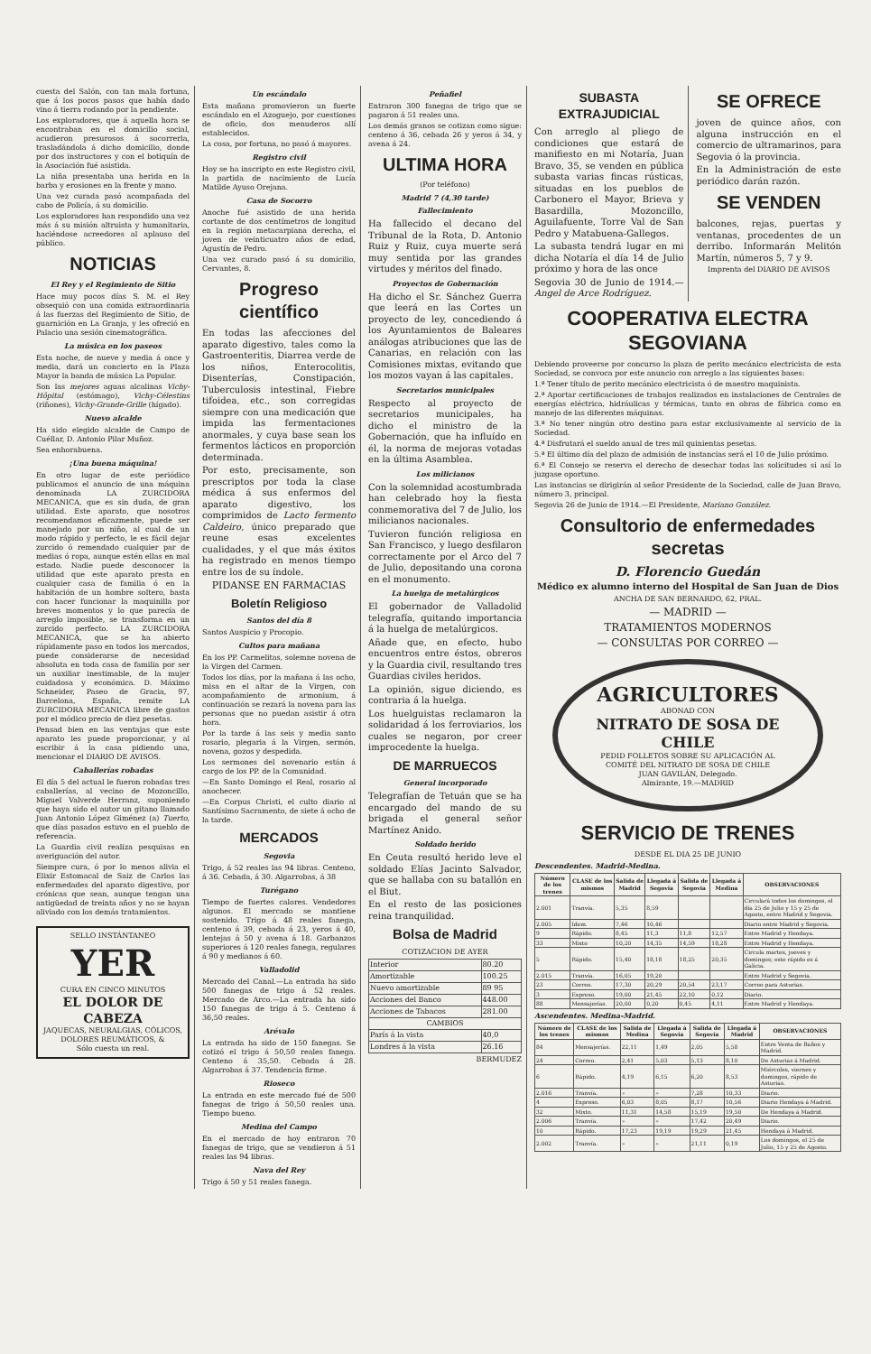cuesta del Salón, con tan mala fortuna, que á los pocos pasos que había dado vino á tierra rodando por la pendiente.
Los exploradores, que á aquella hora se encontraban en el domicilio social, acudieron presurosos á socorrerla, trasladándola á dicho domicilio, donde por dos instructores y con el botiquín de la Asociación fué asistida.
La niña presentaba una herida en la barba y erosiones en la frente y mano.
Una vez curada pasó acompañada del cabo de Policía, á su domicilio.
Los exploradores han respondido una vez más á su misión altruista y humanitaria, haciéndose acreedores al aplauso del público.
NOTICIAS
El Rey y el Regimiento de Sitio
Hace muy pocos días S. M. el Rey obsequió con una comida extraordinaria á las fuerzas del Regimiento de Sitio, de guarnición en La Granja, y les ofreció en Palacio una sesión cinematográfica.
La música en los paseos
Esta noche, de nueve y media á once y media, dará un concierto en la Plaza Mayor la banda de música La Popular.
Son las mejores aguas alcalinas Vichy-Hôpital (estómago), Vichy-Célestins (riñones), Vichy-Grande-Grille (hígado).
Nuevo alcalde
Ha sido elegido alcalde de Campo de Cuéllar, D. Antonio Pilar Muñoz.
Sea enhorabuena.
¡Una buena máquina!
En otro lugar de este periódico publicamos el anuncio de una máquina denominada LA ZURCIDORA MECANICA, que es sin duda, de gran utilidad. Este aparato, que nosotros recomendamos eficazmente, puede ser manejado por un niño, al cual de un modo rápido y perfecto, le es fácil dejar zurcido ó remendado cualquier par de medias ó ropa, aunque estén ellas en mal estado. Nadie puede desconocer la utilidad que este aparato presta en cualquier casa de familia ó en la habitación de un hombre soltero, basta con hacer funcionar la maquinilla por breves momentos y lo que parecía de arreglo imposible, se transforma en un zurcido perfecto. LA ZURCIDORA MECANICA, que se ha abierto rápidamente paso en todos los mercados, puede considerarse de necesidad absoluta en toda casa de familia por ser un auxiliar inestimable, de la mujer cuidadosa y económica. D. Máximo Schneider, Paseo de Gracia, 97, Barcelona, España, remite LA ZURCIDORA MECANICA libre de gastos por el módico precio de diez pesetas.
Pensad bien en las ventajas que este aparato les puede proporcionar, y al escribir á la casa pidiendo una, mencionar el DIARIO DE AVISOS.
Caballerías robadas
El día 5 del actual le fueron robadas tres caballerías, al vecino de Mozoncillo, Miguel Valverde Herranz, suponiendo que haya sido el autor un gitano llamado Juan Antonio López Giménez (a) Tuerto, que días pasados estuvo en el pueblo de referencia.
La Guardia civil realiza pesquisas en averiguación del autor.
Siempre cura, ó por lo menos alivia el Elixir Estomacal de Saiz de Carlos las enfermedades del aparato digestivo, por crónicas que sean, aunque tengan una antigüedad de treinta años y no se hayan aliviado con los demás tratamientos.
SELLO INSTÁNTANEO
YER
CURA EN CINCO MINUTOS
EL DOLOR DE CABEZA
JAQUECAS, NEURALGIAS, CÓLICOS, DOLORES REUMÁTICOS, &
Sólo cuesta un real.
Un escándalo
Esta mañana promovieron un fuerte escándalo en el Azoguejo, por cuestiones de oficio, dos menuderos allí establecidos.
La cosa, por fortuna, no pasó á mayores.
Registro civil
Hoy se ha inscripto en este Registro civil, la partida de nacimiento de Lucía Matilde Ayuso Orejana.
Casa de Socorro
Anoche fué asistido de una herida cortante de dos centímetros de longitud en la región metacarpiana derecha, el joven de veinticuatro años de edad, Agustín de Pedro.
Una vez curado pasó á su domicilio, Cervantes, 8.
Progreso científico
En todas las afecciones del aparato digestivo, tales como la Gastroenteritis, Diarrea verde de los niños, Enterocolitis, Disenterías, Constipación, Tuberculosis intestinal, Fiebre tifoidea, etc., son corregidas siempre con una medicación que impida las fermentaciones anormales, y cuya base sean los fermentos lácticos en proporción determinada.
Por esto, precisamente, son prescriptos por toda la clase médica á sus enfermos del aparato digestivo, los comprimidos de Lacto fermento Caldeiro, único preparado que reune esas excelentes cualidades, y el que más éxitos ha registrado en menos tiempo entre los de su índole.
PIDANSE EN FARMACIAS
Boletín Religioso
Santos del día 8
Santos Auspicio y Procopio.
Cultos para mañana
En los PP. Carmelitas, solemne novena de la Virgen del Carmen.
Todos los días, por la mañana á las ocho, misa en el altar de la Virgen, con acompañamiento de armonium, á continuación se rezará la novena para las personas que no puedan asistir á otra hora.
Por la tarde á las seis y media santo rosario, plegaria á la Virgen, sermón, novena, gozos y despedida.
Los sermones del novenario están á cargo de los PP. de la Comunidad.
—En Santo Domingo el Real, rosario al anochecer.
—En Corpus Christi, el culto diario al Santísimo Sacramento, de siete á ocho de la tarde.
MERCADOS
Segovia
Trigo, á 52 reales las 94 libras. Centeno, á 36. Cebada, á 30. Algarrobas, á 38
Turégano
Tiempo de fuertes calores. Vendedores algunos. El mercado se mantiene sostenido. Trigo á 48 reales fanega, centeno á 39, cebada á 23, yeros á 40, lentejas á 50 y avena á 18. Garbanzos superiores á 120 reales fanega, regulares á 90 y medianos á 60.
Valladolid
Mercado del Canal.—La entrada ha sido 500 fanegas de trigo á 52 reales. Mercado de Arco.—La entrada ha sido 150 fanegas de trigo á 5. Centeno á 36,50 reales.
Arévalo
La entrada ha sido de 150 fanegas. Se cotizó el trigo á 50,50 reales fanega. Centeno á 35,50. Cebada á 28. Algarrobas á 37. Tendencia firme.
Rioseco
La entrada en este mercado fué de 500 fanegas de trigo á 50,50 reales una. Tiempo bueno.
Medina del Campo
En el mercado de hoy entraron 70 fanegas de trigo, que se vendieron á 51 reales las 94 libras.
Nava del Rey
Trigo á 50 y 51 reales fanega.
Peñafiel
Entraron 300 fanegas de trigo que se pagaron á 51 reales una.
Los demás granos se cotizan como sigue: centeno á 36, cebada 26 y yeros á 34, y avena á 24.
ULTIMA HORA
(Por teléfono)
Madrid 7 (4,30 tarde)
Fallecimiento
Ha fallecido el decano del Tribunal de la Rota, D. Antonio Ruiz y Ruiz, cuya muerte será muy sentida por las grandes virtudes y méritos del finado.
Proyectos de Gobernación
Ha dicho el Sr. Sánchez Guerra que leerá en las Cortes un proyecto de ley, concediendo á los Ayuntamientos de Baleares análogas atribuciones que las de Canarias, en relación con las Comisiones mixtas, evitando que los mozos vayan á las capitales.
Secretarios municipales
Respecto al proyecto de secretarios municipales, ha dicho el ministro de la Gobernación, que ha influído en él, la norma de mejoras votadas en la última Asamblea.
Los milicianos
Con la solemnidad acostumbrada han celebrado hoy la fiesta conmemorativa del 7 de Julio, los milicianos nacionales.
Tuvieron función religiosa en San Francisco, y luego desfilaron correctamente por el Arco del 7 de Julio, depositando una corona en el monumento.
La huelga de metalúrgicos
El gobernador de Valladolid telegrafía, quitando importancia á la huelga de metalúrgicos.
Añade que, en efecto, hubo encuentros entre éstos, obreros y la Guardia civil, resultando tres Guardias civiles heridos.
La opinión, sigue diciendo, es contraria á la huelga.
Los huelguistas reclamaron la solidaridad á los ferroviarios, los cuales se negaron, por creer improcedente la huelga.
DE MARRUECOS
General incorporado
Telegrafían de Tetuán que se ha encargado del mando de su brigada el general señor Martínez Anido.
Soldado herido
En Ceuta resultó herido leve el soldado Elías Jacinto Salvador, que se hallaba con su batallón en el Biut.
En el resto de las posiciones reina tranquilidad.
Bolsa de Madrid
COTIZACION DE AYER
| Interior | 80.20 |
| Amortizable | 100.25 |
| Nuevo amortizable | 89 95 |
| Acciones del Banco | 448.00 |
| Acciones de Tabacos | 281.00 |
| CAMBIOS | |
| París á la vista | 40,0 |
| Londres á la vista | 26.16 |
BERMUDEZ
SUBASTA EXTRAJUDICIAL
Con arreglo al pliego de condiciones que estará de manifiesto en mi Notaría, Juan Bravo, 35, se venden en pública subasta varias fincas rústicas, situadas en los pueblos de Carbonero el Mayor, Brieva y Basardilla, Mozoncillo, Aguilafuente, Torre Val de San Pedro y Matabuena-Gallegos.
La subasta tendrá lugar en mi dicha Notaría el día 14 de Julio próximo y hora de las once
Segovia 30 de Junio de 1914.—Angel de Arce Rodríguez.
SE OFRECE
joven de quince años, con alguna instrucción en el comercio de ultramarinos, para Segovia ó la provincia.
En la Administración de este periódico darán razón.
SE VENDEN
balcones, rejas, puertas y ventanas, procedentes de un derribo. Informarán Melitón Martín, números 5, 7 y 9.
Imprenta del DIARIO DE AVISOS
COOPERATIVA ELECTRA SEGOVIANA
Debiendo proveerse por concurso la plaza de perito mecánico electricista de esta Sociedad, se convoca por este anuncio con arreglo a las siguientes bases:
1.ª Tener título de perito mecánico electricista ó de maestro maquinista.
2.ª Aportar certificaciones de trabajos realizados en instalaciones de Centrales de energías eléctrica, hidráulicas y térmicas, tanto en obras de fábrica como en manejo de las diferentes máquinas.
3.ª No tener ningún otro destino para estar exclusivamente al servicio de la Sociedad.
4.ª Disfrutará el sueldo anual de tres mil quinientas pesetas.
5.ª El último día del plazo de admisión de instancias será el 10 de Julio próximo.
6.ª El Consejo se reserva el derecho de desechar todas las solicitudes si así lo juzgase oportuno.
Las instancias se dirigirán al señor Presidente de la Sociedad, calle de Juan Bravo, número 3, principal.
Segovia 26 de Junio de 1914.—El Presidente, Mariano González.
Consultorio de enfermedades secretas
D. Florencio Guedán
Médico ex alumno interno del Hospital de San Juan de Dios
ANCHA DE SAN BERNARDO, 62, PRAL.
— MADRID —
TRATAMIENTOS MODERNOS
— CONSULTAS POR CORREO —
AGRICULTORES
ABONAD CON
NITRATO DE SOSA DE CHILE
PEDID FOLLETOS SOBRE SU APLICACIÓN AL
COMITÉ DEL NITRATO DE SOSA DE CHILE
JUAN GAVILÁN, Delegado.
Almirante, 19.—MADRID
SERVICIO DE TRENES
DESDE EL DIA 25 DE JUNIO
Descendentes. Madrid-Medina.
| Número de los trenes | CLASE de los mismos | Salida de Madrid | Llegada á Segovia | Salida de Segovia | Llegada á Medina | OBSERVACIONES |
| --- | --- | --- | --- | --- | --- | --- |
| 2.001 | Tranvía. | 5,35 | 8,59 | | | Circulará todos los domingos, el día 25 de Julio y 15 y 25 de Agosto, entre Madrid y Segovia. |
| 2.005 | Idem. | 7,46 | 10,46 | | | Diario entre Madrid y Segovia. |
| 9 | Rápido. | 8,45 | 11,3 | 11,8 | 12,57 | Entre Madrid y Hendaya. |
| 33 | Mixto | 10,20 | 14,35 | 14,59 | 18,28 | Entre Madrid y Hendaya. |
| 5 | Rápido. | 15,40 | 18,18 | 18,25 | 20,35 | Circula martes, jueves y domingos; este rápido es á Galicia. |
| 2.015 | Tranvía. | 16,05 | 19,20 | | | Entre Madrid y Segovia. |
| 23 | Correo. | 17,30 | 20,29 | 20,54 | 23,17 | Correo para Asturias. |
| 3 | Expreso. | 19,00 | 21,45 | 22,10 | 0,12 | Diario. |
| 88 | Mensajerías. | 20,00 | 0,20 | 0,45 | 4,11 | Entre Madrid y Hendaya. |
Ascendentes. Medina-Madrid.
| Número de los trenes | CLASE de los mismos | Salida de Medina | Llegada á Segovia | Salida de Segovia | Llegada á Madrid | OBSERVACIONES |
| --- | --- | --- | --- | --- | --- | --- |
| 84 | Mensajerías. | 22,11 | 1,49 | 2,05 | 5,58 | Entre Venta de Baños y Madrid. |
| 24 | Correo. | 2,41 | 5,03 | 5,13 | 8,10 | De Asturias á Madrid. |
| 6 | Rápido. | 4,19 | 6,15 | 6,20 | 8,53 | Miércoles, viernes y domingos, rápido de Asturias. |
| 2.016 | Tranvía. | » | » | 7,28 | 10,33 | Diario. |
| 4 | Expreso. | 6,03 | 8,05 | 8,17 | 10,56 | Diario Hendaya á Madrid. |
| 32 | Mixto. | 11,31 | 14,58 | 15,19 | 19,50 | De Hendaya á Madrid. |
| 2.006 | Tranvía. | » | » | 17,42 | 20,49 | Diario. |
| 10 | Rápido. | 17,23 | 19,19 | 19,29 | 21,45 | Hendaya á Madrid. |
| 2.002 | Tranvía. | » | » | 21,11 | 0,19 | Los domingos, el 25 de Julio, 15 y 25 de Agosto. |